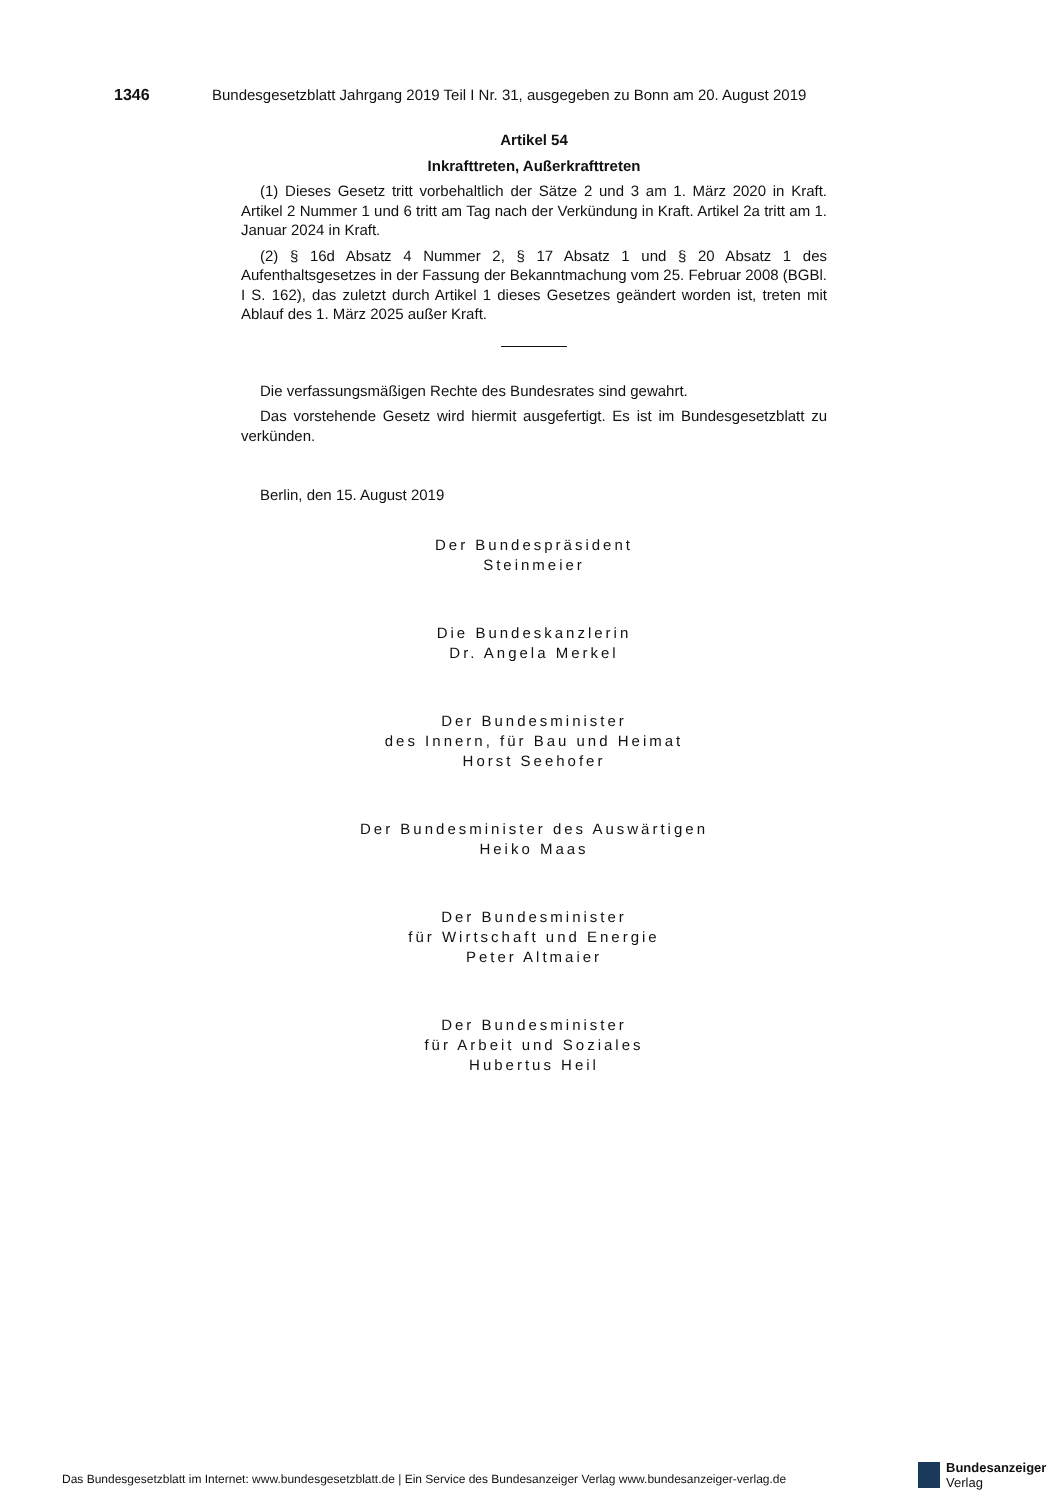1346 Bundesgesetzblatt Jahrgang 2019 Teil I Nr. 31, ausgegeben zu Bonn am 20. August 2019
Artikel 54
Inkrafttreten, Außerkrafttreten
(1) Dieses Gesetz tritt vorbehaltlich der Sätze 2 und 3 am 1. März 2020 in Kraft. Artikel 2 Nummer 1 und 6 tritt am Tag nach der Verkündung in Kraft. Artikel 2a tritt am 1. Januar 2024 in Kraft.
(2) § 16d Absatz 4 Nummer 2, § 17 Absatz 1 und § 20 Absatz 1 des Aufenthaltsgesetzes in der Fassung der Bekanntmachung vom 25. Februar 2008 (BGBl. I S. 162), das zuletzt durch Artikel 1 dieses Gesetzes geändert worden ist, treten mit Ablauf des 1. März 2025 außer Kraft.
Die verfassungsmäßigen Rechte des Bundesrates sind gewahrt.
Das vorstehende Gesetz wird hiermit ausgefertigt. Es ist im Bundesgesetzblatt zu verkünden.
Berlin, den 15. August 2019
Der Bundespräsident
Steinmeier
Die Bundeskanzlerin
Dr. Angela Merkel
Der Bundesminister
des Innern, für Bau und Heimat
Horst Seehofer
Der Bundesminister des Auswärtigen
Heiko Maas
Der Bundesminister
für Wirtschaft und Energie
Peter Altmaier
Der Bundesminister
für Arbeit und Soziales
Hubertus Heil
Das Bundesgesetzblatt im Internet: www.bundesgesetzblatt.de | Ein Service des Bundesanzeiger Verlag www.bundesanzeiger-verlag.de
Bundesanzeiger
Verlag